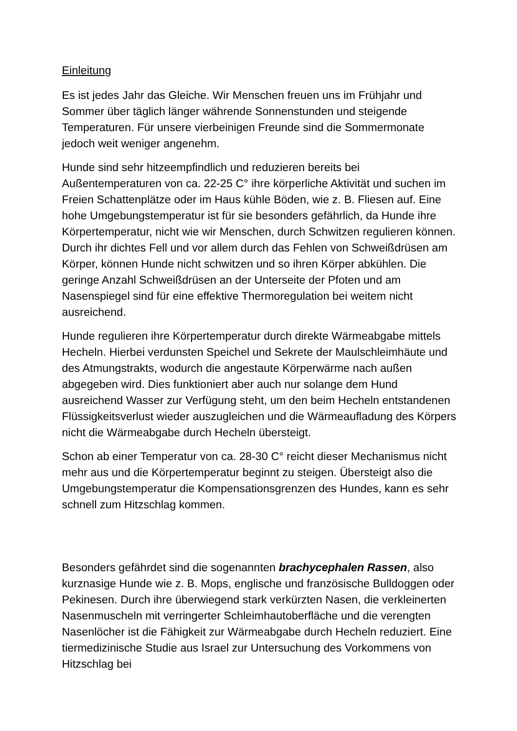Einleitung
Es ist jedes Jahr das Gleiche. Wir Menschen freuen uns im Frühjahr und Sommer über täglich länger währende Sonnenstunden und steigende Temperaturen. Für unsere vierbeinigen Freunde sind die Sommermonate jedoch weit weniger angenehm.
Hunde sind sehr hitzeempfindlich und reduzieren bereits bei Außentemperaturen von ca. 22-25 C° ihre körperliche Aktivität und suchen im Freien Schattenplätze oder im Haus kühle Böden, wie z. B. Fliesen auf. Eine hohe Umgebungstemperatur ist für sie besonders gefährlich, da Hunde ihre Körpertemperatur, nicht wie wir Menschen, durch Schwitzen regulieren können. Durch ihr dichtes Fell und vor allem durch das Fehlen von Schweißdrüsen am Körper, können Hunde nicht schwitzen und so ihren Körper abkühlen. Die geringe Anzahl Schweißdrüsen an der Unterseite der Pfoten und am Nasenspiegel sind für eine effektive Thermoregulation bei weitem nicht ausreichend.
Hunde regulieren ihre Körpertemperatur durch direkte Wärmeabgabe mittels Hecheln. Hierbei verdunsten Speichel und Sekrete der Maulschleimhäute und des Atmungstrakts, wodurch die angestaute Körperwärme nach außen abgegeben wird. Dies funktioniert aber auch nur solange dem Hund ausreichend Wasser zur Verfügung steht, um den beim Hecheln entstandenen Flüssigkeitsverlust wieder auszugleichen und die Wärmeaufladung des Körpers nicht die Wärmeabgabe durch Hecheln übersteigt.
Schon ab einer Temperatur von ca. 28-30 C° reicht dieser Mechanismus nicht mehr aus und die Körpertemperatur beginnt zu steigen. Übersteigt also die Umgebungstemperatur die Kompensationsgrenzen des Hundes, kann es sehr schnell zum Hitzschlag kommen.
Besonders gefährdet sind die sogenannten brachycephalen Rassen, also kurznasige Hunde wie z. B. Mops, englische und französische Bulldoggen oder Pekinesen. Durch ihre überwiegend stark verkürzten Nasen, die verkleinerten Nasenmuscheln mit verringerter Schleimhautoberfläche und die verengten Nasenlöcher ist die Fähigkeit zur Wärmeabgabe durch Hecheln reduziert. Eine tiermedizinische Studie aus Israel zur Untersuchung des Vorkommens von Hitzschlag bei